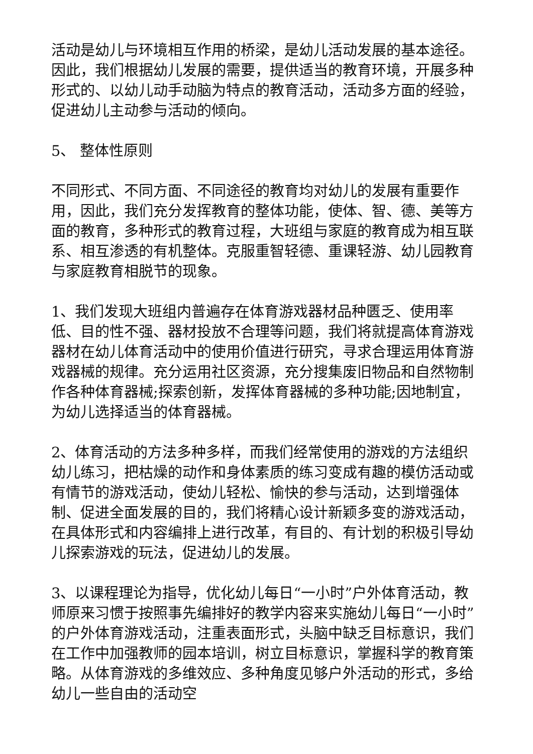活动是幼儿与环境相互作用的桥梁，是幼儿活动发展的基本途径。因此，我们根据幼儿发展的需要，提供适当的教育环境，开展多种形式的、以幼儿动手动脑为特点的教育活动，活动多方面的经验，促进幼儿主动参与活动的倾向。
5、 整体性原则
不同形式、不同方面、不同途径的教育均对幼儿的发展有重要作用，因此，我们充分发挥教育的整体功能，使体、智、德、美等方面的教育，多种形式的教育过程，大班组与家庭的教育成为相互联系、相互渗透的有机整体。克服重智轻德、重课轻游、幼儿园教育与家庭教育相脱节的现象。
1、我们发现大班组内普遍存在体育游戏器材品种匮乏、使用率低、目的性不强、器材投放不合理等问题，我们将就提高体育游戏器材在幼儿体育活动中的使用价值进行研究，寻求合理运用体育游戏器械的规律。充分运用社区资源，充分搜集废旧物品和自然物制作各种体育器械;探索创新，发挥体育器械的多种功能;因地制宜，为幼儿选择适当的体育器械。
2、体育活动的方法多种多样，而我们经常使用的游戏的方法组织幼儿练习，把枯燥的动作和身体素质的练习变成有趣的模仿活动或有情节的游戏活动，使幼儿轻松、愉快的参与活动，达到增强体制、促进全面发展的目的，我们将精心设计新颖多变的游戏活动，在具体形式和内容编排上进行改革，有目的、有计划的积极引导幼儿探索游戏的玩法，促进幼儿的发展。
3、以课程理论为指导，优化幼儿每日“一小时”户外体育活动，教师原来习惯于按照事先编排好的教学内容来实施幼儿每日“一小时”的户外体育游戏活动，注重表面形式，头脑中缺乏目标意识，我们在工作中加强教师的园本培训，树立目标意识，掌握科学的教育策略。从体育游戏的多维效应、多种角度见够户外活动的形式，多给幼儿一些自由的活动空